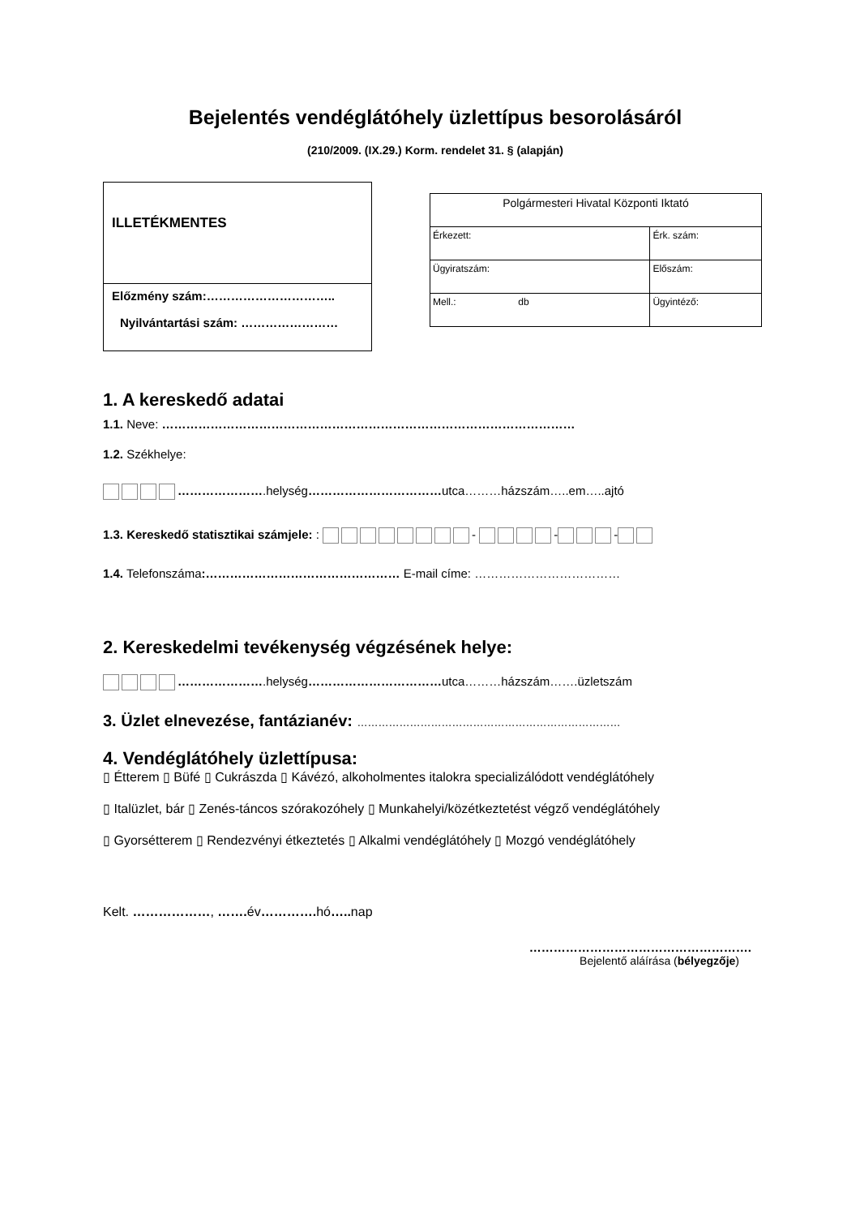Bejelentés vendéglátóhely üzlettípus besorolásáról
(210/2009. (IX.29.) Korm. rendelet 31. § (alapján)
ILLETÉKMENTES
Előzmény szám:…………………………..
Nyilvántartási szám: ……………………
| Polgármesteri Hivatal Központi Iktató | |
| Érkezett: | Érk. szám: |
| Ügyiratszám: | Előszám: |
| Mell.: db | Ügyintéző: |
1. A kereskedő adatai
1.1. Neve: …………………………………………………………………………………………
1.2. Székhelye:
………………….helység……………………………utca………házszám…..em…..ajtó
1.3. Kereskedő statisztikai számjele: : - - -
1.4. Telefonszáma:………………………………………… E-mail címe: ………………………………
2. Kereskedelmi tevékenység végzésének helye:
………………….helység……………………………utca………házszám…….üzletszám
3. Üzlet elnevezése, fantázianév: …………………………………………………………………
4. Vendéglátóhely üzlettípusa:
▯ Étterem ▯ Büfé ▯ Cukrászda ▯ Kávézó, alkoholmentes italokra specializálódott vendéglátóhely
▯ Italüzlet, bár ▯ Zenés-táncos szórakozóhely ▯ Munkahelyi/közétkeztetést végző vendéglátóhely
▯ Gyorsétterem ▯ Rendezvényi étkeztetés ▯ Alkalmi vendéglátóhely ▯ Mozgó vendéglátóhely
Kelt. ………………, ……. év…………. hó….. nap
……………………………………………….
Bejelentő aláírása (bélyegzője)